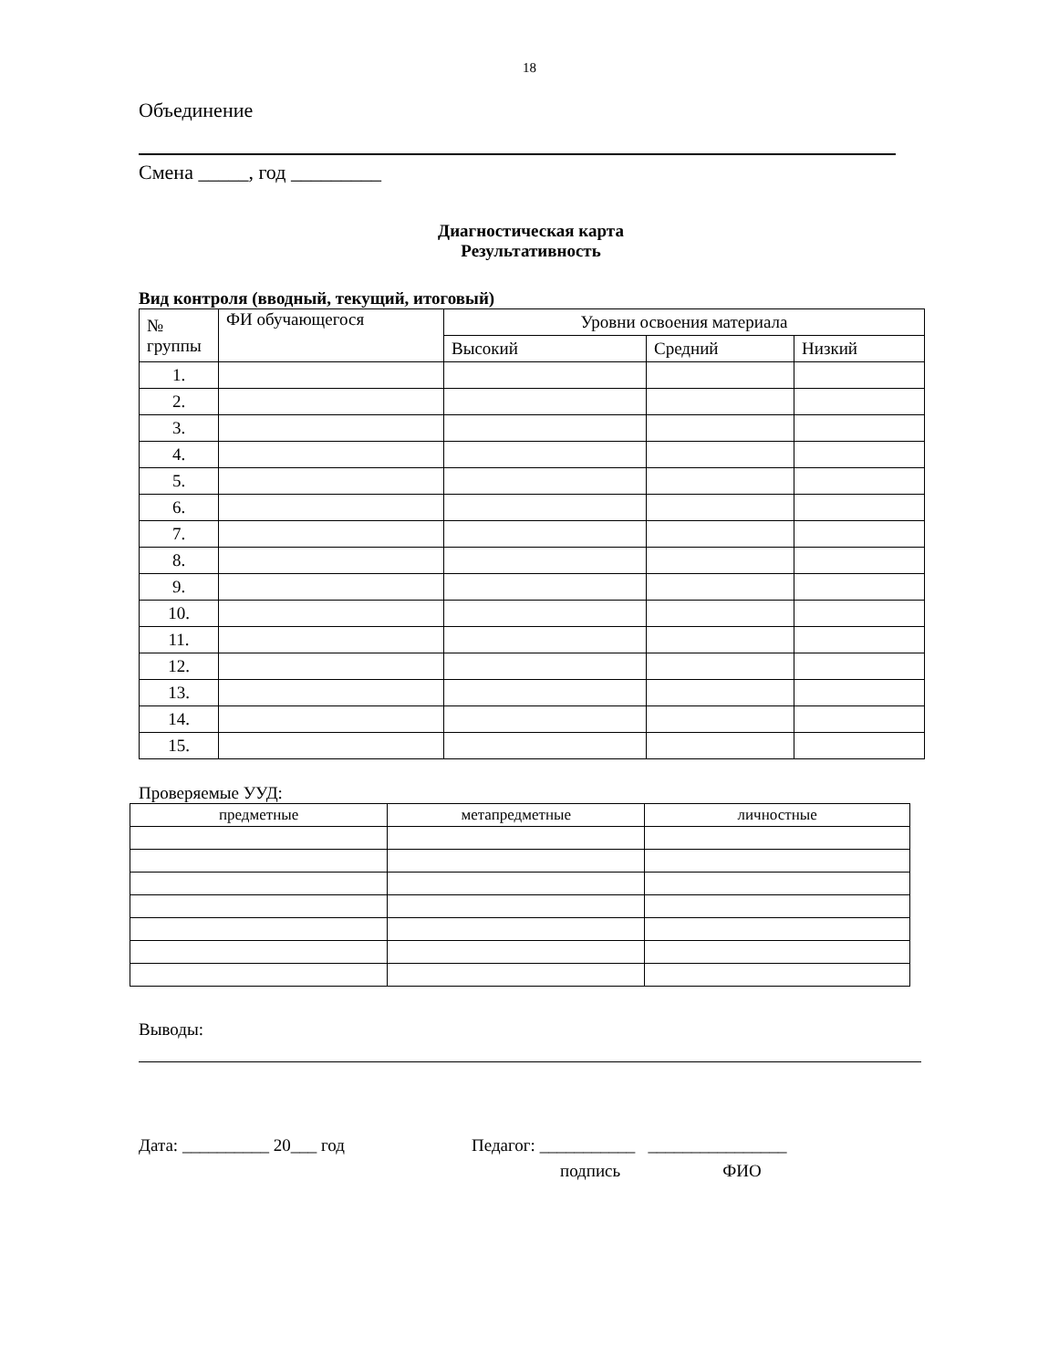18
Объединение
Смена _____, год _________
Диагностическая карта
Результативность
Вид контроля (вводный, текущий, итоговый)
| № группы | ФИ обучающегося | Уровни освоения материала | | |
| --- | --- | --- | --- | --- |
| | | Высокий | Средний | Низкий |
| 1. | | | | |
| 2. | | | | |
| 3. | | | | |
| 4. | | | | |
| 5. | | | | |
| 6. | | | | |
| 7. | | | | |
| 8. | | | | |
| 9. | | | | |
| 10. | | | | |
| 11. | | | | |
| 12. | | | | |
| 13. | | | | |
| 14. | | | | |
| 15. | | | | |
Проверяемые УУД:
| предметные | метапредметные | личностные |
| --- | --- | --- |
Выводы:
Дата: __________ 20___ год Педагог: ___________ ________________
подпись ФИО